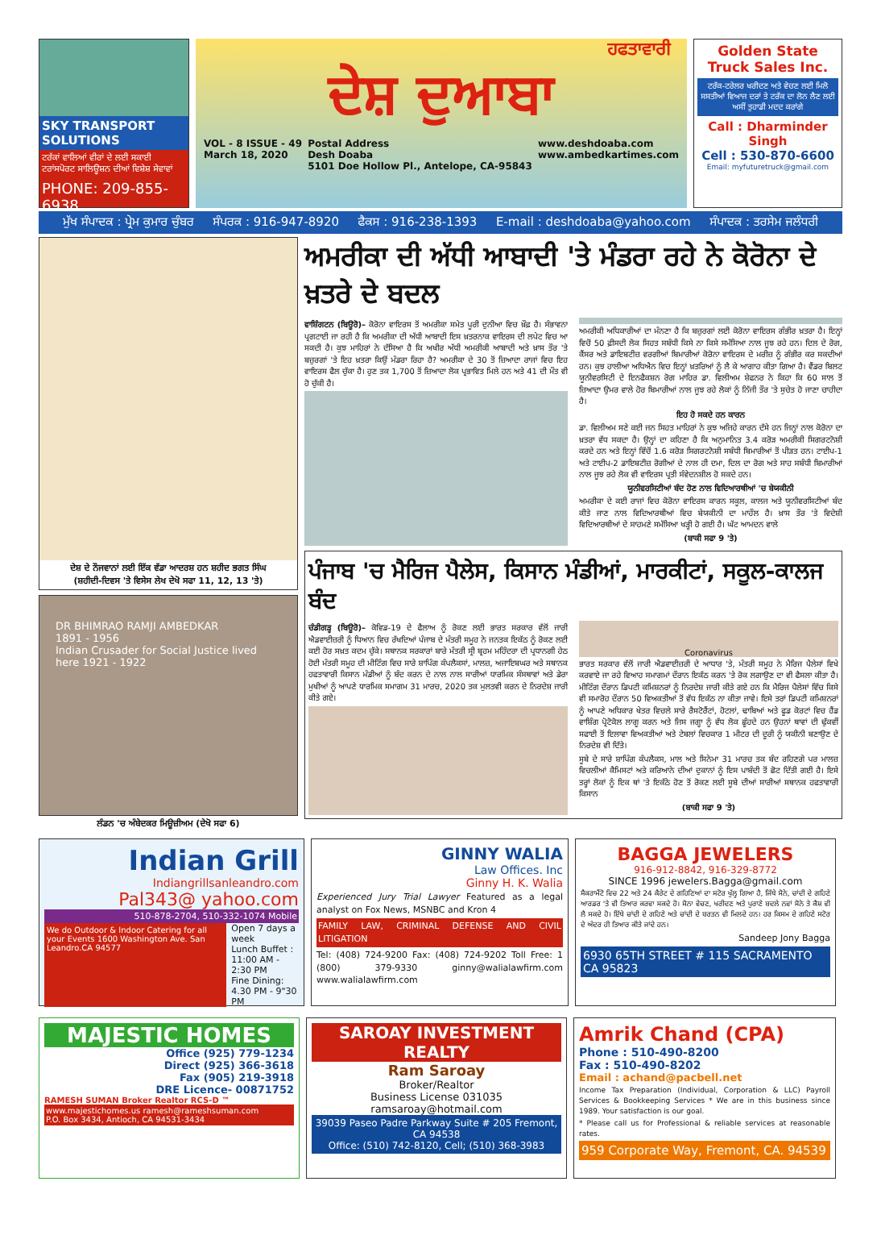SKY TRANSPORT SOLUTIONS
ਟਰੱਕਾਂ ਵਾਲਿਆਂ ਵੀਰਾਂ ਦੇ ਲਈ ਸਕਾਈ ਟਰਾਂਸਪੋਰਟ ਸਾਲਿਊਸ਼ਨ ਦੀਆਂ ਵਿਸ਼ੇਸ਼ ਸੇਵਾਵਾਂ
PHONE: 209-855-6938
ਹਫਤਾਵਾਰੀ
ਦੇਸ਼ ਦੁਆਬਾ
VOL - 8 ISSUE - 49
March 18, 2020 Postal Address
Desh Doaba
5101 Doe Hollow Pl., Antelope, CA-95843 www.deshdoaba.com
www.ambedkartimes.com
Golden State Truck Sales Inc.
ਟਰੱਕ-ਟਰੇਲਰ ਖਰੀਦਣ ਅਤੇ ਵੇਚਣ ਲਈ ਮਿਲੋ ਸਸਤੀਆਂ ਵਿਆਜ ਦਰਾਂ ਤੇ ਟਰੱਕ ਦਾ ਲੋਨ ਲੈਣ ਲਈ ਅਸੀਂ ਤੁਹਾਡੀ ਮਦਦ ਕਰਾਂਗੇ
Call : Dharminder Singh
Cell : 530-870-6600
Email: myfuturetruck@gmail.com
ਮੁੱਖ ਸੰਪਾਦਕ : ਪ੍ਰੇਮ ਕੁਮਾਰ ਚੁੰਬਰ ਸੰਪਰਕ : 916-947-8920 ਫੈਕਸ : 916-238-1393 E-mail : deshdoaba@yahoo.com ਸੰਪਾਦਕ : ਤਰਸੇਮ ਜਲੰਧਰੀ
ਦੇਸ਼ ਦੇ ਨੌਜਵਾਨਾਂ ਲਈ ਇੱਕ ਵੱਡਾ ਆਦਰਸ਼ ਹਨ ਸ਼ਹੀਦ ਭਗਤ ਸਿੰਘ
(ਸ਼ਹੀਦੀ-ਦਿਵਸ 'ਤੇ ਵਿਸੇਸ ਲੇਖ ਦੇਖੋ ਸਫਾ 11, 12, 13 'ਤੇ)
DR BHIMRAO RAMJI AMBEDKAR
1891 - 1956
Indian Crusader for Social Justice lived here 1921 - 1922
ਲੰਡਨ 'ਚ ਅੰਬੇਦਕਰ ਮਿਊਜ਼ੀਅਮ (ਦੇਖੋ ਸਫਾ 6)
ਅਮਰੀਕਾ ਦੀ ਅੱਧੀ ਆਬਾਦੀ 'ਤੇ ਮੰਡਰਾ ਰਹੇ ਨੇ ਕੋਰੋਨਾ ਦੇ ਖ਼ਤਰੇ ਦੇ ਬਦਲ
ਵਾਸ਼ਿੰਗਟਨ (ਬਿਊਰੋ)– ਕੋਰੋਨਾ ਵਾਇਰਸ ਤੋਂ ਅਮਰੀਕਾ ਸਮੇਤ ਪੂਰੀ ਦੁਨੀਆ ਵਿਚ ਖ਼ੌਫ਼ ਹੈ। ਸੰਭਾਵਨਾ ਪ੍ਰਗਟਾਈ ਜਾ ਰਹੀ ਹੈ ਕਿ ਅਮਰੀਕਾ ਦੀ ਅੱਧੀ ਆਬਾਦੀ ਇਸ ਖ਼ਤਰਨਾਕ ਵਾਇਰਸ ਦੀ ਲਪੇਟ ਵਿਚ ਆ ਸਕਦੀ ਹੈ। ਕੁਝ ਮਾਹਿਰਾਂ ਨੇ ਦੱਸਿਆ ਹੈ ਕਿ ਅਖੀਰ ਅੱਧੀ ਅਮਰੀਕੀ ਆਬਾਦੀ ਅਤੇ ਖ਼ਾਸ ਤੌਰ 'ਤੇ ਬਜ਼ੁਰਗਾਂ 'ਤੇ ਇਹ ਖ਼ਤਰਾ ਕਿਉਂ ਮੰਡਰਾ ਰਿਹਾ ਹੈ? ਅਮਰੀਕਾ ਦੇ 30 ਤੋਂ ਜ਼ਿਆਦਾ ਰਾਜਾਂ ਵਿਚ ਇਹ ਵਾਇਰਸ ਫੈਲ ਚੁੱਕਾ ਹੈ। ਹੁਣ ਤਕ 1,700 ਤੋਂ ਜ਼ਿਆਦਾ ਲੋਕ ਪ੍ਰਭਾਵਿਤ ਮਿਲੇ ਹਨ ਅਤੇ 41 ਦੀ ਮੌਤ ਵੀ ਹੋ ਚੁੱਕੀ ਹੈ।
ਅਮਰੀਕੀ ਅਧਿਕਾਰੀਆਂ ਦਾ ਮੰਨਣਾ ਹੈ ਕਿ ਬਜ਼ੁਰਗਾਂ ਲਈ ਕੋਰੋਨਾ ਵਾਇਰਸ ਗੰਭੀਰ ਖ਼ਤਰਾ ਹੈ। ਇਨ੍ਹਾਂ ਵਿਚੋਂ 50 ਫ਼ੀਸਦੀ ਲੋਕ ਸਿਹਤ ਸਬੰਧੀ ਕਿਸੇ ਨਾ ਕਿਸੇ ਸਮੱਸਿਆ ਨਾਲ ਜੂਝ ਰਹੇ ਹਨ। ਦਿਲ ਦੇ ਰੋਗ, ਕੈਂਸਰ ਅਤੇ ਡਾਇਬਟੀਜ਼ ਵਰਗੀਆਂ ਬਿਮਾਰੀਆਂ ਕੋਰੋਨਾ ਵਾਇਰਸ ਦੇ ਮਰੀਜ਼ ਨੂੰ ਗੰਭੀਰ ਕਰ ਸਕਦੀਆਂ ਹਨ। ਕੁਝ ਹਾਲੀਆ ਅਧਿਐਨ ਵਿਚ ਇਨ੍ਹਾਂ ਖ਼ਤਰਿਆਂ ਨੂੰ ਲੈ ਕੇ ਆਗਾਹ ਕੀਤਾ ਗਿਆ ਹੈ। ਵੈਂਡਰ ਬਿਲਟ ਯੂਨੀਵਰਸਿਟੀ ਦੇ ਇਨਫੈਕਸ਼ਨ ਰੋਗ ਮਾਹਿਰ ਡਾ. ਵਿਲੀਅਮ ਸ਼ੇਫਨਰ ਨੇ ਕਿਹਾ ਕਿ 60 ਸਾਲ ਤੋਂ ਜ਼ਿਆਦਾ ਉਮਰ ਵਾਲੇ ਹੋਰ ਬਿਮਾਰੀਆਂ ਨਾਲ ਜੂਝ ਰਹੇ ਲੋਕਾਂ ਨੂੰ ਨਿੱਜੀ ਤੌਰ 'ਤੇ ਸੁਚੇਤ ਹੋ ਜਾਣਾ ਚਾਹੀਦਾ ਹੈ।
ਇਹ ਹੋ ਸਕਦੇ ਹਨ ਕਾਰਨ
ਡਾ. ਵਿਲੀਅਮ ਸਣੇ ਕਈ ਜਨ ਸਿਹਤ ਮਾਹਿਰਾਂ ਨੇ ਕੁਝ ਅਜਿਹੇ ਕਾਰਨ ਦੱਸੇ ਹਨ ਜਿਨ੍ਹਾਂ ਨਾਲ ਕੋਰੋਨਾ ਦਾ ਖ਼ਤਰਾ ਵੱਧ ਸਕਦਾ ਹੈ। ਉਨ੍ਹਾਂ ਦਾ ਕਹਿਣਾ ਹੈ ਕਿ ਅਨੁਮਾਨਿਤ 3.4 ਕਰੋੜ ਅਮਰੀਕੀ ਸਿਗਰਟਨੋਸ਼ੀ ਕਰਦੇ ਹਨ ਅਤੇ ਇਨ੍ਹਾਂ ਵਿੱਚੋਂ 1.6 ਕਰੋੜ ਸਿਗਰਟਨੋਸ਼ੀ ਸਬੰਧੀ ਬਿਮਾਰੀਆਂ ਤੋਂ ਪੀੜਤ ਹਨ। ਟਾਈਪ-1 ਅਤੇ ਟਾਈਪ-2 ਡਾਇਬਟੀਜ਼ ਰੋਗੀਆਂ ਦੇ ਨਾਲ ਹੀ ਦਮਾ, ਦਿਲ ਦਾ ਰੋਗ ਅਤੇ ਸਾਹ ਸਬੰਧੀ ਬਿਮਾਰੀਆਂ ਨਾਲ ਜੂਝ ਰਹੇ ਲੋਕ ਵੀ ਵਾਇਰਸ ਪ੍ਰਤੀ ਸੰਵੇਦਨਸ਼ੀਲ ਹੋ ਸਕਦੇ ਹਨ।
ਯੂਨੀਵਰਸਿਟੀਆਂ ਬੰਦ ਹੋਣ ਨਾਲ ਵਿਦਿਆਰਥੀਆਂ 'ਚ ਬੇਯਕੀਨੀ
ਅਮਰੀਕਾ ਦੇ ਕਈ ਰਾਜਾਂ ਵਿਚ ਕੋਰੋਨਾ ਵਾਇਰਸ ਕਾਰਨ ਸਕੂਲ, ਕਾਲਜ ਅਤੇ ਯੂਨੀਵਰਸਿਟੀਆਂ ਬੰਦ ਕੀਤੇ ਜਾਣ ਨਾਲ ਵਿਦਿਆਰਥੀਆਂ ਵਿਚ ਬੇਯਕੀਨੀ ਦਾ ਮਾਹੌਲ ਹੈ। ਖ਼ਾਸ ਤੌਰ 'ਤੇ ਵਿਦੇਸ਼ੀ ਵਿਦਿਆਰਥੀਆਂ ਦੇ ਸਾਹਮਣੇ ਸਮੱਸਿਆ ਖੜ੍ਹੀ ਹੋ ਗਈ ਹੈ। ਘੱਟ ਆਮਦਨ ਵਾਲੇ
(ਬਾਕੀ ਸਫਾ 9 'ਤੇ)
ਪੰਜਾਬ 'ਚ ਮੈਰਿਜ ਪੈਲੇਸ, ਕਿਸਾਨ ਮੰਡੀਆਂ, ਮਾਰਕੀਟਾਂ, ਸਕੂਲ-ਕਾਲਜ ਬੰਦ
ਚੰਡੀਗੜ੍ਹ (ਬਿਊਰੋ)– ਕੋਵਿਡ-19 ਦੇ ਫੈਲਾਅ ਨੂੰ ਰੋਕਣ ਲਈ ਭਾਰਤ ਸਰਕਾਰ ਵੱਲੋਂ ਜਾਰੀ ਐਡਵਾਈਜ਼ਰੀ ਨੂੰ ਧਿਆਨ ਵਿਚ ਰੱਖਦਿਆਂ ਪੰਜਾਬ ਦੇ ਮੰਤਰੀ ਸਮੂਹ ਨੇ ਜਨਤਕ ਇਕੱਠ ਨੂੰ ਰੋਕਣ ਲਈ ਕਈ ਹੋਰ ਸਖ਼ਤ ਕਦਮ ਚੁੱਕੇ। ਸਥਾਨਕ ਸਰਕਾਰਾਂ ਬਾਰੇ ਮੰਤਰੀ ਸ੍ਰੀ ਬ੍ਰਹਮ ਮਹਿੰਦਰਾ ਦੀ ਪ੍ਰਧਾਨਗੀ ਹੇਠ ਹੋਈ ਮੰਤਰੀ ਸਮੂਹ ਦੀ ਮੀਟਿੰਗ ਵਿਚ ਸਾਰੇ ਸ਼ਾਪਿੰਗ ਕੰਪਲੈਕਸਾਂ, ਮਾਲਜ਼, ਅਜਾਇਬਘਰ ਅਤੇ ਸਥਾਨਕ ਹਫਤਾਵਾਰੀ ਕਿਸਾਨ ਮੰਡੀਆਂ ਨੂੰ ਬੰਦ ਕਰਨ ਦੇ ਨਾਲ ਨਾਲ ਸਾਰੀਆਂ ਧਾਰਮਿਕ ਸੰਸਥਾਵਾਂ ਅਤੇ ਡੇਰਾ ਮੁਖੀਆਂ ਨੂੰ ਆਪਣੇ ਧਾਰਮਿਕ ਸਮਾਗਮ 31 ਮਾਰਚ, 2020 ਤਕ ਮੁਲਤਵੀ ਕਰਨ ਦੇ ਨਿਰਦੇਸ਼ ਜਾਰੀ ਕੀਤੇ ਗਏ।
Coronavirus
ਭਾਰਤ ਸਰਕਾਰ ਵੱਲੋਂ ਜਾਰੀ ਐਡਵਾਈਜ਼ਰੀ ਦੇ ਆਧਾਰ 'ਤੇ, ਮੰਤਰੀ ਸਮੂਹ ਨੇ ਮੈਰਿਜ ਪੈਲੇਸਾਂ ਵਿਖੇ ਕਰਵਾਏ ਜਾ ਰਹੇ ਵਿਆਹ ਸਮਾਗਮਾਂ ਦੌਰਾਨ ਇਕੱਠ ਕਰਨ 'ਤੇ ਰੋਕ ਲਗਾਉਣ ਦਾ ਵੀ ਫੈਸਲਾ ਕੀਤਾ ਹੈ। ਮੀਟਿੰਗ ਦੌਰਾਨ ਡਿਪਟੀ ਕਮਿਸ਼ਨਰਾਂ ਨੂੰ ਨਿਰਦੇਸ਼ ਜਾਰੀ ਕੀਤੇ ਗਏ ਹਨ ਕਿ ਮੈਰਿਜ ਪੈਲੇਸਾਂ ਵਿੱਚ ਕਿਸੇ ਵੀ ਸਮਾਰੋਹ ਦੌਰਾਨ 50 ਵਿਅਕਤੀਆਂ ਤੋਂ ਵੱਧ ਇਕੱਠ ਨਾ ਕੀਤਾ ਜਾਵੇ। ਇਸੇ ਤਰਾਂ ਡਿਪਟੀ ਕਮਿਸ਼ਨਰਾਂ ਨੂੰ ਆਪਣੇ ਅਧਿਕਾਰ ਖੇਤਰ ਵਿਚਲੇ ਸਾਰੇ ਰੈਸਟੋਰੈਂਟਾਂ, ਹੋਟਲਾਂ, ਢਾਬਿਆਂ ਅਤੇ ਫੂਡ ਕੋਰਟਾਂ ਵਿਚ ਹੈਂਡ ਵਾਸ਼ਿੰਗ ਪ੍ਰੋਟੋਕੋਲ ਲਾਗੂ ਕਰਨ ਅਤੇ ਜਿਸ ਜਗ੍ਹਾ ਨੂੰ ਵੱਧ ਲੋਕ ਛੂੰਹਦੇ ਹਨ ਉਹਨਾਂ ਥਾਵਾਂ ਦੀ ਢੁੱਕਵੀਂ ਸਫਾਈ ਤੋਂ ਇਲਾਵਾ ਵਿਅਕਤੀਆਂ ਅਤੇ ਟੇਬਲਾਂ ਵਿਚਕਾਰ 1 ਮੀਟਰ ਦੀ ਦੂਰੀ ਨੂੰ ਯਕੀਨੀ ਬਣਾਉਣ ਦੇ ਨਿਰਦੇਸ਼ ਵੀ ਦਿੱਤੇ।
ਸੂਬੇ ਦੇ ਸਾਰੇ ਸ਼ਾਪਿੰਗ ਕੰਪਲੈਕਸ, ਮਾਲ ਅਤੇ ਸਿਨੇਮਾ 31 ਮਾਰਚ ਤਕ ਬੰਦ ਰਹਿਣਗੇ ਪਰ ਮਾਲਜ਼ ਵਿਚਲੀਆਂ ਕੈਮਿਸਟਾਂ ਅਤੇ ਕਰਿਆਨੇ ਦੀਆਂ ਦੁਕਾਨਾਂ ਨੂੰ ਇਸ ਪਾਬੰਦੀ ਤੋਂ ਛੋਟ ਦਿੱਤੀ ਗਈ ਹੈ। ਇਸੇ ਤਰ੍ਹਾਂ ਲੋਕਾਂ ਨੂੰ ਇਕ ਥਾਂ 'ਤੇ ਇਕੱਠੇ ਹੋਣ ਤੋਂ ਰੋਕਣ ਲਈ ਸੂਬੇ ਦੀਆਂ ਸਾਰੀਆਂ ਸਥਾਨਕ ਹਫਤਾਵਾਰੀ ਕਿਸਾਨ
(ਬਾਕੀ ਸਫਾ 9 'ਤੇ)
Indian Grill
Indiangrillsanleandro.com
Pal343@ yahoo.com
510-878-2704, 510-332-1074 Mobile
We do Outdoor & Indoor Catering for all your Events 1600 Washington Ave. San Leandro.CA 94577
Open 7 days a week
Lunch Buffet : 11:00 AM - 2:30 PM
Fine Dining: 4.30 PM - 9"30 PM
GINNY WALIA
Law Offices. Inc
Ginny H. K. Walia
Experienced Jury Trial Lawyer Featured as a legal analyst on Fox News, MSNBC and Kron 4
FAMILY LAW, CRIMINAL DEFENSE AND CIVIL LITIGATION
Tel: (408) 724-9200 Fax: (408) 724-9202 Toll Free: 1 (800) 379-9330 ginny@walialawfirm.com www.walialawfirm.com
BAGGA JEWELERS
916-912-8842, 916-329-8772
SINCE 1996 jewelers.Bagga@gmail.com
ਸੈਕਰਾਮੈਂਟੋ ਵਿਚ 22 ਅਤੇ 24 ਕੈਰੇਟ ਦੇ ਗਹਿਣਿਆਂ ਦਾ ਸਟੋਰ ਖੁੱਲ੍ਹ ਗਿਆ ਹੈ, ਜਿੱਥੇ ਸੋਨੇ, ਚਾਂਦੀ ਦੇ ਗਹਿਣੇ ਆਰਡਰ 'ਤੇ ਵੀ ਤਿਆਰ ਕਰਵਾ ਸਕਦੇ ਹੋ। ਸੋਨਾ ਵੇਚਣ, ਖਰੀਦਣ ਅਤੇ ਪੁਰਾਣੇ ਬਦਲੇ ਨਵਾਂ ਸੋਨੇ ਤੇ ਕੈਸ਼ ਵੀ ਲੈ ਸਕਦੇ ਹੋ। ਇੱਥੇ ਚਾਂਦੀ ਦੇ ਗਹਿਣੇ ਅਤੇ ਚਾਂਦੀ ਦੇ ਬਰਤਨ ਵੀ ਮਿਲਦੇ ਹਨ। ਹਰ ਕਿਸਮ ਦੇ ਗਹਿਣੇ ਸਟੋਰ ਦੇ ਅੰਦਰ ਹੀ ਤਿਆਰ ਕੀਤੇ ਜਾਂਦੇ ਹਨ।
Sandeep Jony Bagga
6930 65TH STREET # 115 SACRAMENTO CA 95823
MAJESTIC HOMES
Office (925) 779-1234
Direct (925) 366-3618
Fax (905) 219-3918
DRE Licence- 00871752
RAMESH SUMAN Broker Realtor RCS-D ™
www.majestichomes.us ramesh@rameshsuman.com
P.O. Box 3434, Antioch, CA 94531-3434
SAROAY INVESTMENT REALTY
Ram Saroay
Broker/Realtor
Business License 031035
ramsaroay@hotmail.com
39039 Paseo Padre Parkway Suite # 205 Fremont, CA 94538
Office: (510) 742-8120, Cell; (510) 368-3983
Amrik Chand (CPA)
Phone : 510-490-8200
Fax : 510-490-8202
Email : achand@pacbell.net
Income Tax Preparation (Individual, Corporation & LLC) Payroll Services & Bookkeeping Services * We are in this business since 1989. Your satisfaction is our goal.
* Please call us for Professional & reliable services at reasonable rates.
959 Corporate Way, Fremont, CA. 94539